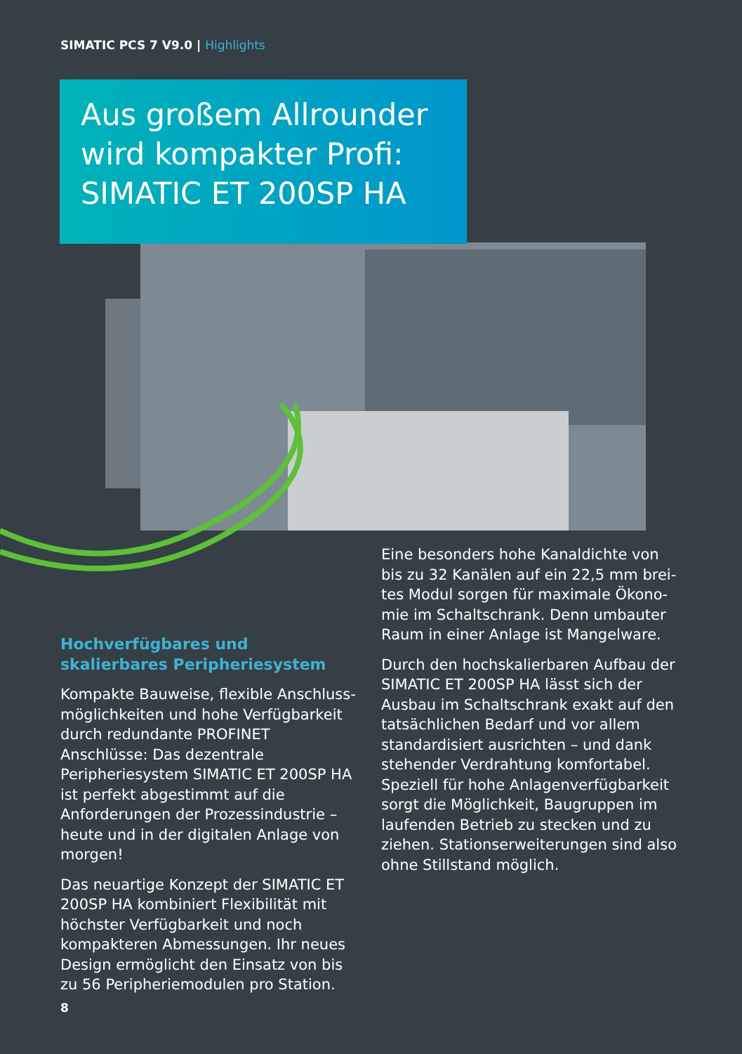SIMATIC PCS 7 V9.0 | Highlights
Aus großem Allrounder wird kompakter Profi: SIMATIC ET 200SP HA
Hochverfügbares und skalierbares Peripheriesystem
Kompakte Bauweise, flexible Anschluss­möglichkeiten und hohe Verfügbarkeit durch redundante PROFINET Anschlüsse: Das dezentrale Peripheriesystem SIMATIC ET 200SP HA ist perfekt abge­stimmt auf die Anforderungen der Prozessindustrie – heute und in der digitalen Anlage von morgen!
Das neuartige Konzept der SIMATIC ET 200SP HA kombiniert Flexibi­lität mit höchster Verfügbarkeit und noch kompakteren Abmessungen. Ihr neues Design ermöglicht den Einsatz von bis zu 56 Peripheriemodulen pro Station.
Eine besonders hohe Kanaldichte von bis zu 32 Kanälen auf ein 22,5 mm brei­tes Modul sorgen für maximale Ökono­mie im Schaltschrank. Denn umbauter Raum in einer Anlage ist Mangelware.
Durch den hochskalierbaren Aufbau der SIMATIC ET 200SP HA lässt sich der Ausbau im Schaltschrank exakt auf den tatsächlichen Bedarf und vor allem stan­dardisiert ausrichten – und dank stehen­der Verdrahtung komfortabel. Speziell für hohe Anlagenverfügbarkeit sorgt die Möglichkeit, Baugruppen im laufen­den Betrieb zu stecken und zu ziehen. Stationserweiterungen sind also ohne Stillstand möglich.
8